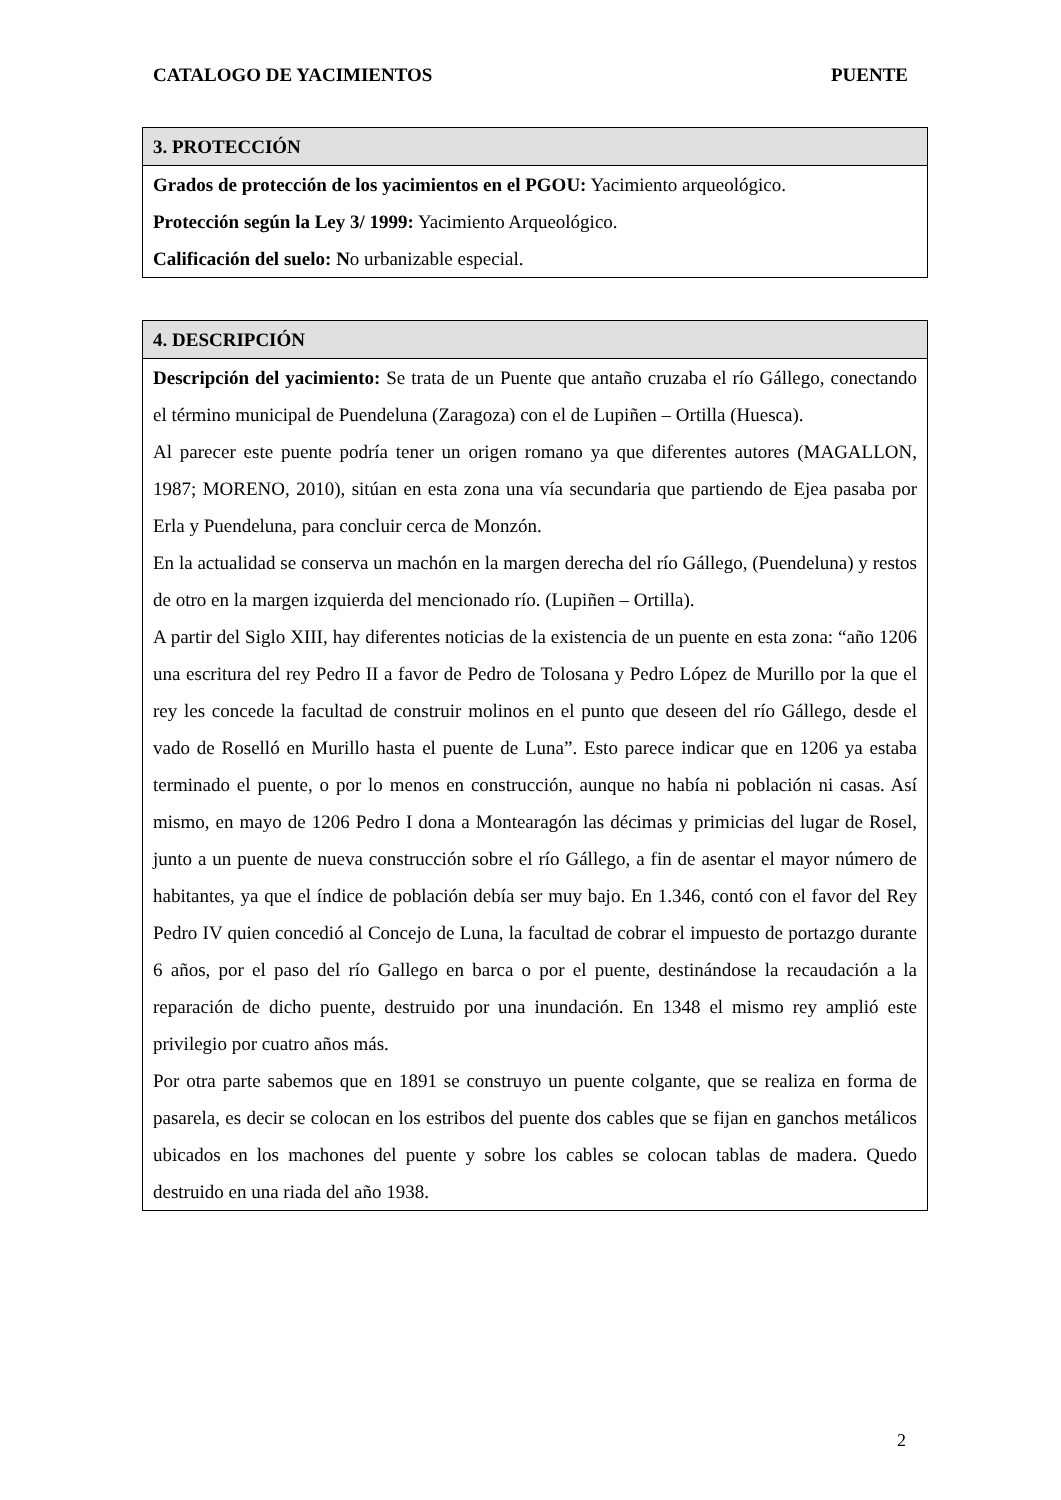CATALOGO DE YACIMIENTOS PUENTE
| 3. PROTECCIÓN |
| --- |
| Grados de protección de los yacimientos en el PGOU: Yacimiento arqueológico. Protección según la Ley 3/ 1999: Yacimiento Arqueológico. Calificación del suelo: N o urbanizable especial. |
| 4. DESCRIPCIÓN |
| --- |
| Descripción del yacimiento: Se trata de un Puente que antaño cruzaba el río Gállego, conectando el término municipal de Puendeluna (Zaragoza) con el de Lupiñen – Ortilla (Huesca). Al parecer este puente podría tener un origen romano ya que diferentes autores (MAGALLON, 1987; MORENO, 2010), sitúan en esta zona una vía secundaria que partiendo de Ejea pasaba por Erla y Puendeluna, para concluir cerca de Monzón. En la actualidad se conserva un machón en la margen derecha del río Gállego, (Puendeluna) y restos de otro en la margen izquierda del mencionado río. (Lupiñen – Ortilla). A partir del Siglo XIII, hay diferentes noticias de la existencia de un puente en esta zona: “año 1206 una escritura del rey Pedro II a favor de Pedro de Tolosana y Pedro López de Murillo por la que el rey les concede la facultad de construir molinos en el punto que deseen del río Gállego, desde el vado de Roselló en Murillo hasta el puente de Luna”. Esto parece indicar que en 1206 ya estaba terminado el puente, o por lo menos en construcción, aunque no había ni población ni casas. Así mismo, en mayo de 1206 Pedro I dona a Montearagón las décimas y primicias del lugar de Rosel, junto a un puente de nueva construcción sobre el río Gállego, a fin de asentar el mayor número de habitantes, ya que el índice de población debía ser muy bajo. En 1.346, contó con el favor del Rey Pedro IV quien concedió al Concejo de Luna, la facultad de cobrar el impuesto de portazgo durante 6 años, por el paso del río Gallego en barca o por el puente, destinándose la recaudación a la reparación de dicho puente, destruido por una inundación. En 1348 el mismo rey amplió este privilegio por cuatro años más. Por otra parte sabemos que en 1891 se construyo un puente colgante, que se realiza en forma de pasarela, es decir se colocan en los estribos del puente dos cables que se fijan en ganchos metálicos ubicados en los machones del puente y sobre los cables se colocan tablas de madera. Quedo destruido en una riada del año 1938. |
2